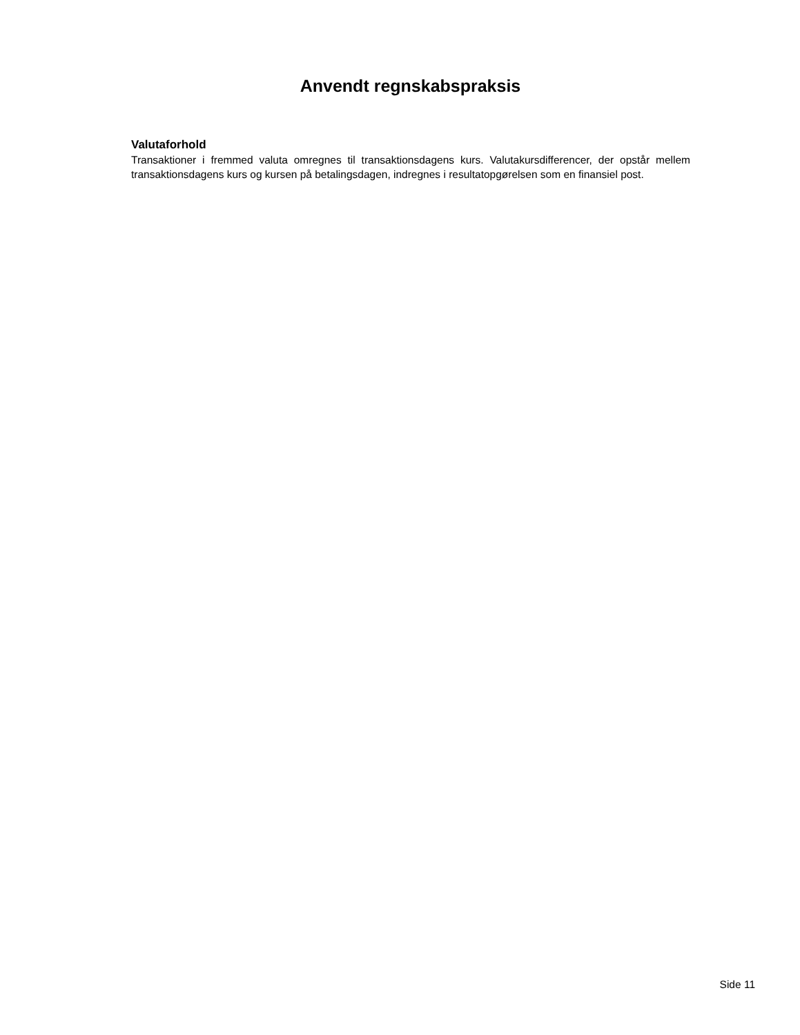Anvendt regnskabspraksis
Valutaforhold
Transaktioner i fremmed valuta omregnes til transaktionsdagens kurs. Valutakursdifferencer, der opstår mellem transaktionsdagens kurs og kursen på betalingsdagen, indregnes i resultatopgørelsen som en finansiel post.
Side 11